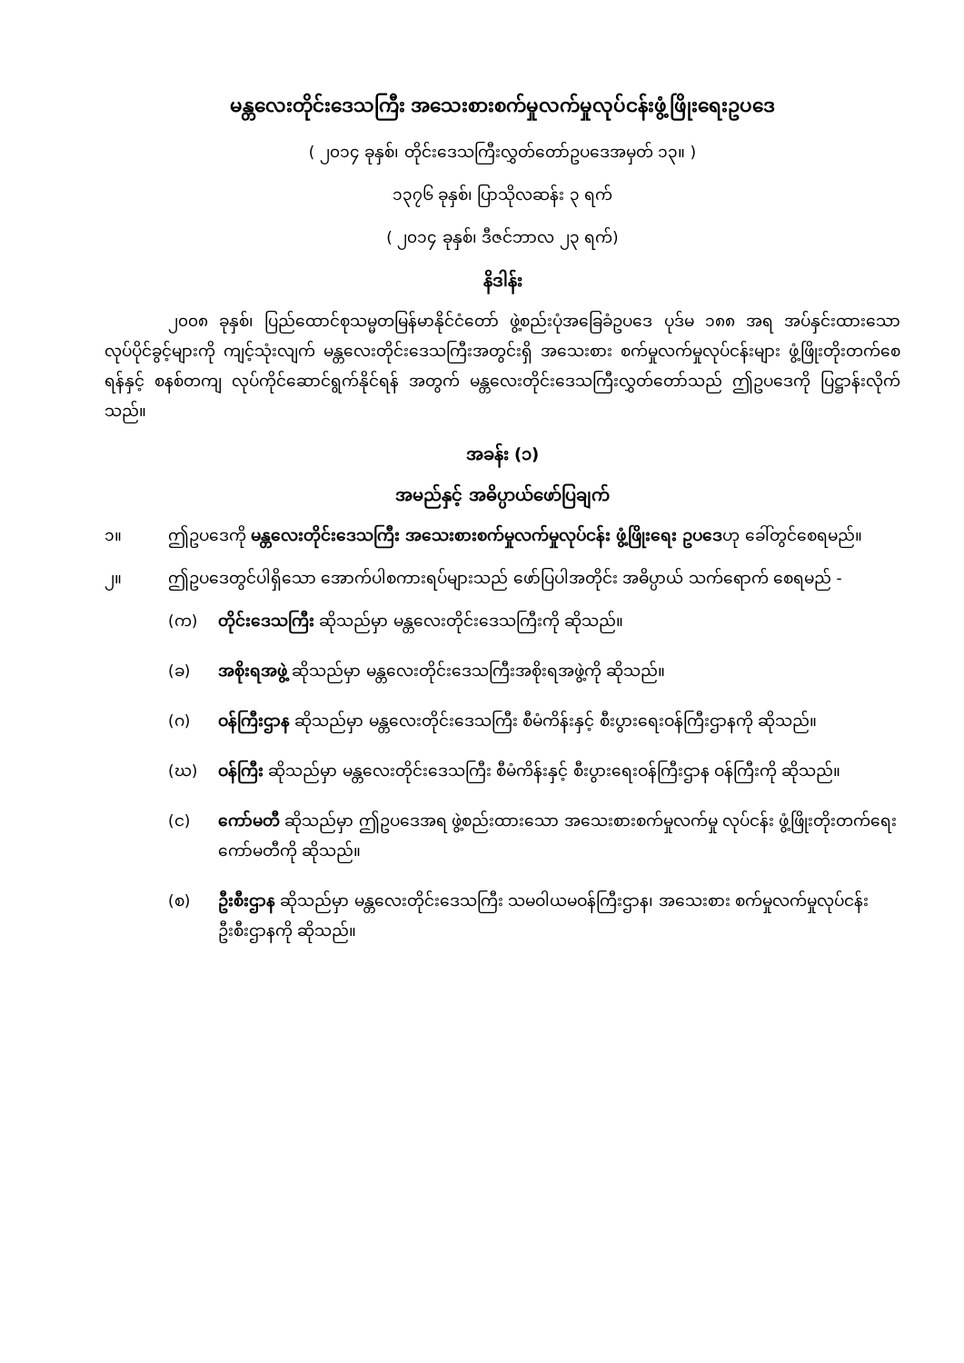မန္တလေးတိုင်းဒေသကြီး အသေးစားစက်မှုလက်မှုလုပ်ငန်းဖွံ့ဖြိုးရေးဥပဒေ
( ၂၀၁၄ ခုနှစ်၊ တိုင်းဒေသကြီးလွှတ်တော်ဥပဒေအမှတ် ၁၃။ )
၁၃၇၆ ခုနှစ်၊ ပြာသိုလဆန်း ၃ ရက်
( ၂၀၁၄ ခုနှစ်၊ ဒီဇင်ဘာလ ၂၃ ရက်)
နိဒါန်း
၂၀၀၈ ခုနှစ်၊ ပြည်ထောင်စုသမ္မတမြန်မာနိုင်ငံတော် ဖွဲ့စည်းပုံအခြေခံဥပဒေ ပုဒ်မ ၁၈၈ အရ အပ်နှင်းထားသော လုပ်ပိုင်ခွင့်များကို ကျင့်သုံးလျက် မန္တလေးတိုင်းဒေသကြီးအတွင်းရှိ အသေးစား စက်မှုလက်မှုလုပ်ငန်းများ ဖွံ့ဖြိုးတိုးတက်စေရန်နှင့် စနစ်တကျ လုပ်ကိုင်ဆောင်ရွက်နိုင်ရန် အတွက် မန္တလေးတိုင်းဒေသကြီးလွှတ်တော်သည် ဤဥပဒေကို ပြဋ္ဌာန်းလိုက်သည်။
အခန်း (၁)
အမည်နှင့် အဓိပ္ပာယ်ဖော်ပြချက်
၁။ ဤဥပဒေကို မန္တလေးတိုင်းဒေသကြီး အသေးစားစက်မှုလက်မှုလုပ်ငန်း ဖွံ့ဖြိုးရေး ဥပဒေဟု ခေါ်တွင်စေရမည်။
၂။ ဤဥပဒေတွင်ပါရှိသော အောက်ပါစကားရပ်များသည် ဖော်ပြပါအတိုင်း အဓိပ္ပာယ် သက်ရောက် စေရမည် -
(က) တိုင်းဒေသကြီး ဆိုသည်မှာ မန္တလေးတိုင်းဒေသကြီးကို ဆိုသည်။
(ခ) အစိုးရအဖွဲ့ ဆိုသည်မှာ မန္တလေးတိုင်းဒေသကြီးအစိုးရအဖွဲ့ကို ဆိုသည်။
(ဂ) ဝန်ကြီးဌာန ဆိုသည်မှာ မန္တလေးတိုင်းဒေသကြီး စီမံကိန်းနှင့် စီးပွားရေးဝန်ကြီးဌာနကို ဆိုသည်။
(ဃ) ဝန်ကြီး ဆိုသည်မှာ မန္တလေးတိုင်းဒေသကြီး စီမံကိန်းနှင့် စီးပွားရေးဝန်ကြီးဌာန ဝန်ကြီးကို ဆိုသည်။
(င) ကော်မတီ ဆိုသည်မှာ ဤဥပဒေအရ ဖွဲ့စည်းထားသော အသေးစားစက်မှုလက်မှု လုပ်ငန်း ဖွံ့ဖြိုးတိုးတက်ရေး ကော်မတီကို ဆိုသည်။
(စ) ဦးစီးဌာန ဆိုသည်မှာ မန္တလေးတိုင်းဒေသကြီး သမဝါယမဝန်ကြီးဌာန၊ အသေးစား စက်မှုလက်မှုလုပ်ငန်းဦးစီးဌာနကို ဆိုသည်။